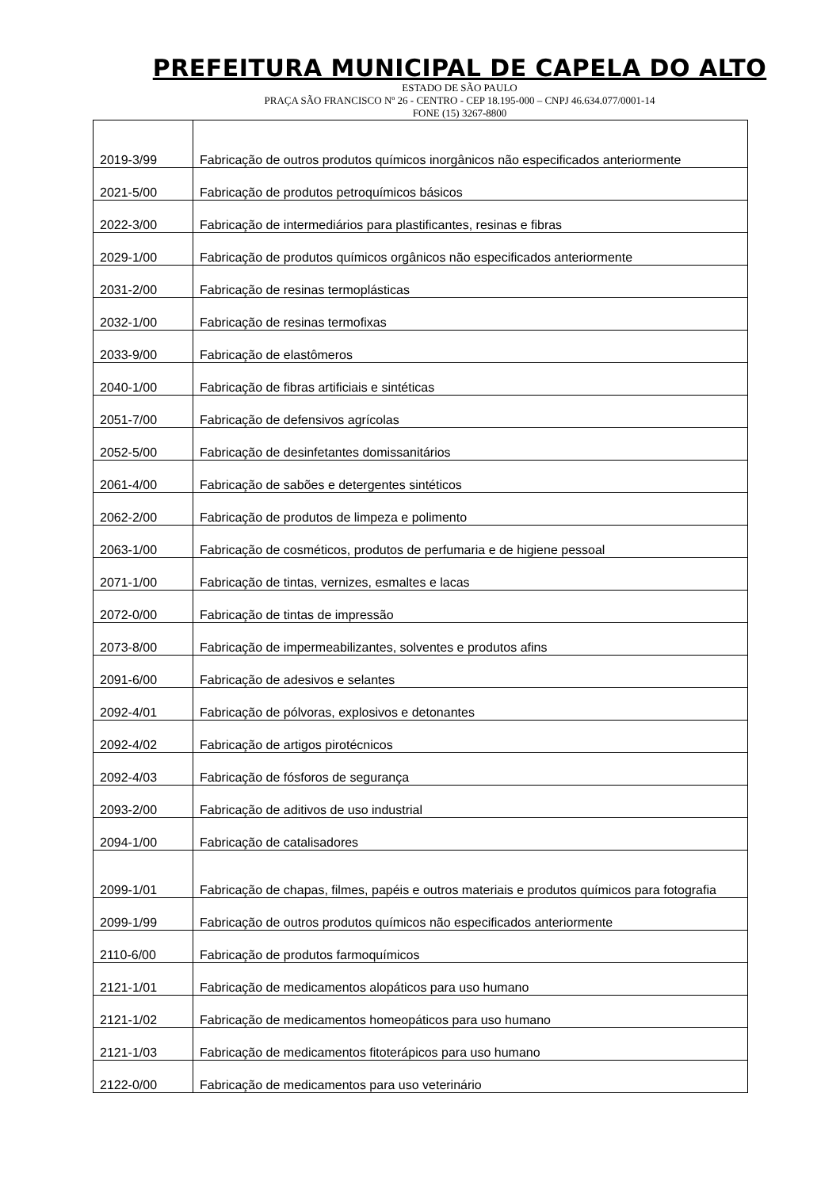PREFEITURA MUNICIPAL DE CAPELA DO ALTO
ESTADO DE SÃO PAULO
PRAÇA SÃO FRANCISCO Nº 26 - CENTRO - CEP 18.195-000 – CNPJ 46.634.077/0001-14
FONE (15) 3267-8800
| 2019-3/99 | Fabricação de outros produtos químicos inorgânicos não especificados anteriormente |
| 2021-5/00 | Fabricação de produtos petroquímicos básicos |
| 2022-3/00 | Fabricação de intermediários para plastificantes, resinas e fibras |
| 2029-1/00 | Fabricação de produtos químicos orgânicos não especificados anteriormente |
| 2031-2/00 | Fabricação de resinas termoplásticas |
| 2032-1/00 | Fabricação de resinas termofixas |
| 2033-9/00 | Fabricação de elastômeros |
| 2040-1/00 | Fabricação de fibras artificiais e sintéticas |
| 2051-7/00 | Fabricação de defensivos agrícolas |
| 2052-5/00 | Fabricação de desinfetantes domissanitários |
| 2061-4/00 | Fabricação de sabões e detergentes sintéticos |
| 2062-2/00 | Fabricação de produtos de limpeza e polimento |
| 2063-1/00 | Fabricação de cosméticos, produtos de perfumaria e de higiene pessoal |
| 2071-1/00 | Fabricação de tintas, vernizes, esmaltes e lacas |
| 2072-0/00 | Fabricação de tintas de impressão |
| 2073-8/00 | Fabricação de impermeabilizantes, solventes e produtos afins |
| 2091-6/00 | Fabricação de adesivos e selantes |
| 2092-4/01 | Fabricação de pólvoras, explosivos e detonantes |
| 2092-4/02 | Fabricação de artigos pirotécnicos |
| 2092-4/03 | Fabricação de fósforos de segurança |
| 2093-2/00 | Fabricação de aditivos de uso industrial |
| 2094-1/00 | Fabricação de catalisadores |
| 2099-1/01 | Fabricação de chapas, filmes, papéis e outros materiais e produtos químicos para fotografia |
| 2099-1/99 | Fabricação de outros produtos químicos não especificados anteriormente |
| 2110-6/00 | Fabricação de produtos farmoquímicos |
| 2121-1/01 | Fabricação de medicamentos alopáticos para uso humano |
| 2121-1/02 | Fabricação de medicamentos homeopáticos para uso humano |
| 2121-1/03 | Fabricação de medicamentos fitoterápicos para uso humano |
| 2122-0/00 | Fabricação de medicamentos para uso veterinário |